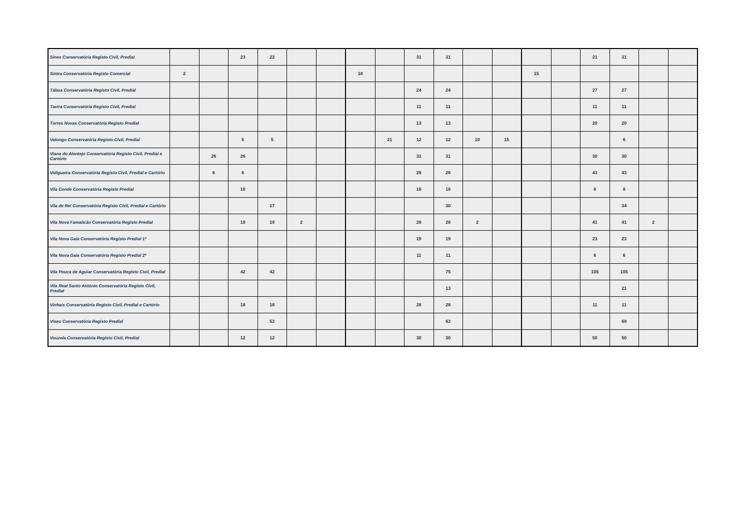| Sines Conservatória Registo Civil, Predial | | | 23 | 23 | | | | | 31 | 31 | | | | | 21 | 31 | | |
| Sintra Conservatória Registo Comercial | 2 | | | | | | 18 | | | | | | 15 | | | | | |
| Tábua Conservatória Registo Civil, Predial | | | | | | | | | 24 | 24 | | | | | 27 | 27 | | |
| Tavira Conservatória Registo Civil, Predial | | | | | | | | | 11 | 11 | | | | | 11 | 11 | | |
| Torres Novas Conservatória Registo Predial | | | | | | | | | 13 | 13 | | | | | 20 | 20 | | |
| Valongo Conservatória Registo Civil, Predial | | | 5 | 5 | | | | 21 | 12 | 12 | 10 | 15 | | | | 6 | | |
| Viana do Alentejo Conservatória Registo Civil, Predial e Cartório | | 26 | 26 | | | | | | 31 | 31 | | | | | 30 | 30 | | |
| Vidigueira Conservatória Registo Civil, Predial e Cartório | | 6 | 6 | | | | | | 28 | 28 | | | | | 43 | 43 | | |
| Vila Conde Conservatória Registo Predial | | | 10 | | | | | | 16 | 16 | | | | | 8 | 8 | | |
| Vila de Rei Conservatória Registo Civil, Predial e Cartório | | | | 17 | | | | | | 30 | | | | | | 34 | | |
| Vila Nova Famalicão Conservatória Registo Predial | | | 19 | 19 | 2 | | | | 28 | 28 | 2 | | | | 41 | 41 | 2 | |
| Vila Nova Gaia Conservatória Registo Predial 1ª | | | | | | | | | 19 | 19 | | | | | 23 | 23 | | |
| Vila Nova Gaia Conservatória Registo Predial 2ª | | | | | | | | | 11 | 11 | | | | | 6 | 6 | | |
| Vila Pouca de Aguiar Conservatória Registo Civil, Predial | | | 42 | 42 | | | | | | 75 | | | | | 105 | 105 | | |
| Vila Real Santo António Conservatória Registo Civil, Predial | | | | | | | | | | 13 | | | | | | 21 | | |
| Vinhais Conservatória Registo Civil, Predial e Cartório | | | 18 | 18 | | | | | 28 | 28 | | | | | 11 | 11 | | |
| Viseu Conservatória Registo Predial | | | | 53 | | | | | | 63 | | | | | | 69 | | |
| Vouzela Conservatória Registo Civil, Predial | | | 12 | 12 | | | | | 30 | 30 | | | | | 50 | 50 | | |